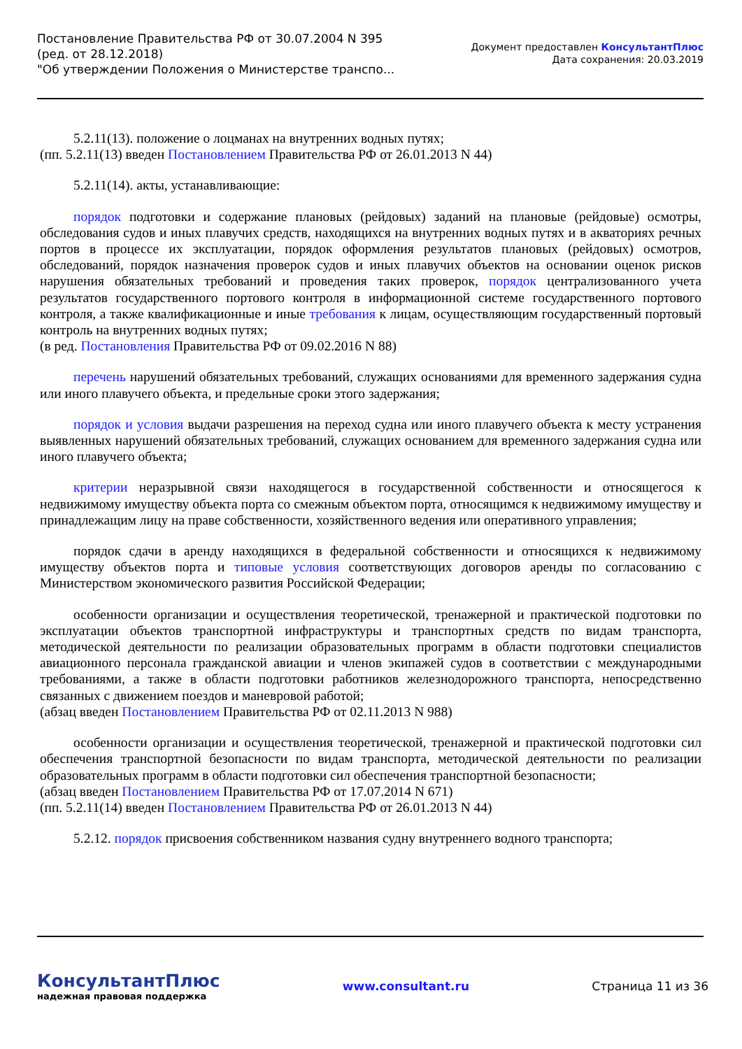Постановление Правительства РФ от 30.07.2004 N 395
(ред. от 28.12.2018)
"Об утверждении Положения о Министерстве транспо...
Документ предоставлен КонсультантПлюс
Дата сохранения: 20.03.2019
5.2.11(13). положение о лоцманах на внутренних водных путях;
(пп. 5.2.11(13) введен Постановлением Правительства РФ от 26.01.2013 N 44)
5.2.11(14). акты, устанавливающие:
порядок подготовки и содержание плановых (рейдовых) заданий на плановые (рейдовые) осмотры, обследования судов и иных плавучих средств, находящихся на внутренних водных путях и в акваториях речных портов в процессе их эксплуатации, порядок оформления результатов плановых (рейдовых) осмотров, обследований, порядок назначения проверок судов и иных плавучих объектов на основании оценок рисков нарушения обязательных требований и проведения таких проверок, порядок централизованного учета результатов государственного портового контроля в информационной системе государственного портового контроля, а также квалификационные и иные требования к лицам, осуществляющим государственный портовый контроль на внутренних водных путях;
(в ред. Постановления Правительства РФ от 09.02.2016 N 88)
перечень нарушений обязательных требований, служащих основаниями для временного задержания судна или иного плавучего объекта, и предельные сроки этого задержания;
порядок и условия выдачи разрешения на переход судна или иного плавучего объекта к месту устранения выявленных нарушений обязательных требований, служащих основанием для временного задержания судна или иного плавучего объекта;
критерии неразрывной связи находящегося в государственной собственности и относящегося к недвижимому имуществу объекта порта со смежным объектом порта, относящимся к недвижимому имуществу и принадлежащим лицу на праве собственности, хозяйственного ведения или оперативного управления;
порядок сдачи в аренду находящихся в федеральной собственности и относящихся к недвижимому имуществу объектов порта и типовые условия соответствующих договоров аренды по согласованию с Министерством экономического развития Российской Федерации;
особенности организации и осуществления теоретической, тренажерной и практической подготовки по эксплуатации объектов транспортной инфраструктуры и транспортных средств по видам транспорта, методической деятельности по реализации образовательных программ в области подготовки специалистов авиационного персонала гражданской авиации и членов экипажей судов в соответствии с международными требованиями, а также в области подготовки работников железнодорожного транспорта, непосредственно связанных с движением поездов и маневровой работой;
(абзац введен Постановлением Правительства РФ от 02.11.2013 N 988)
особенности организации и осуществления теоретической, тренажерной и практической подготовки сил обеспечения транспортной безопасности по видам транспорта, методической деятельности по реализации образовательных программ в области подготовки сил обеспечения транспортной безопасности;
(абзац введен Постановлением Правительства РФ от 17.07.2014 N 671)
(пп. 5.2.11(14) введен Постановлением Правительства РФ от 26.01.2013 N 44)
5.2.12. порядок присвоения собственником названия судну внутреннего водного транспорта;
КонсультантПлюс
надежная правовая поддержка
www.consultant.ru Страница 11 из 36